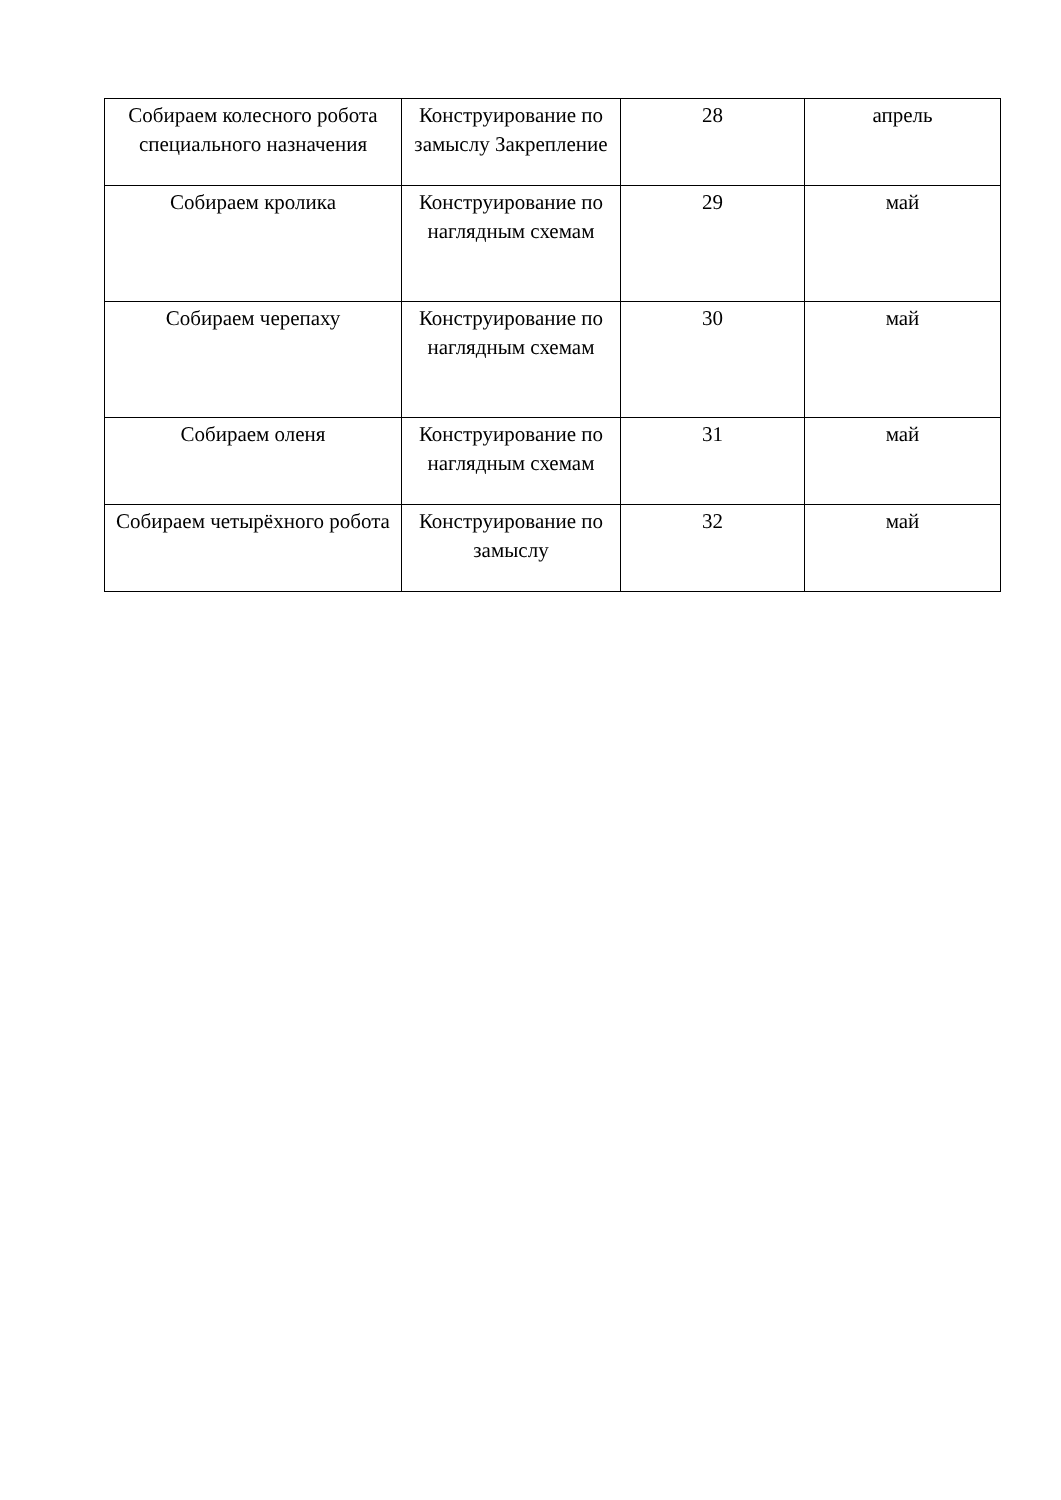| Собираем колесного робота специального назначения | Конструирование по замыслу Закрепление | 28 | апрель |
| Собираем кролика | Конструирование по наглядным схемам | 29 | май |
| Собираем черепаху | Конструирование по наглядным схемам | 30 | май |
| Собираем оленя | Конструирование по наглядным схемам | 31 | май |
| Собираем четырёхного робота | Конструирование по замыслу | 32 | май |